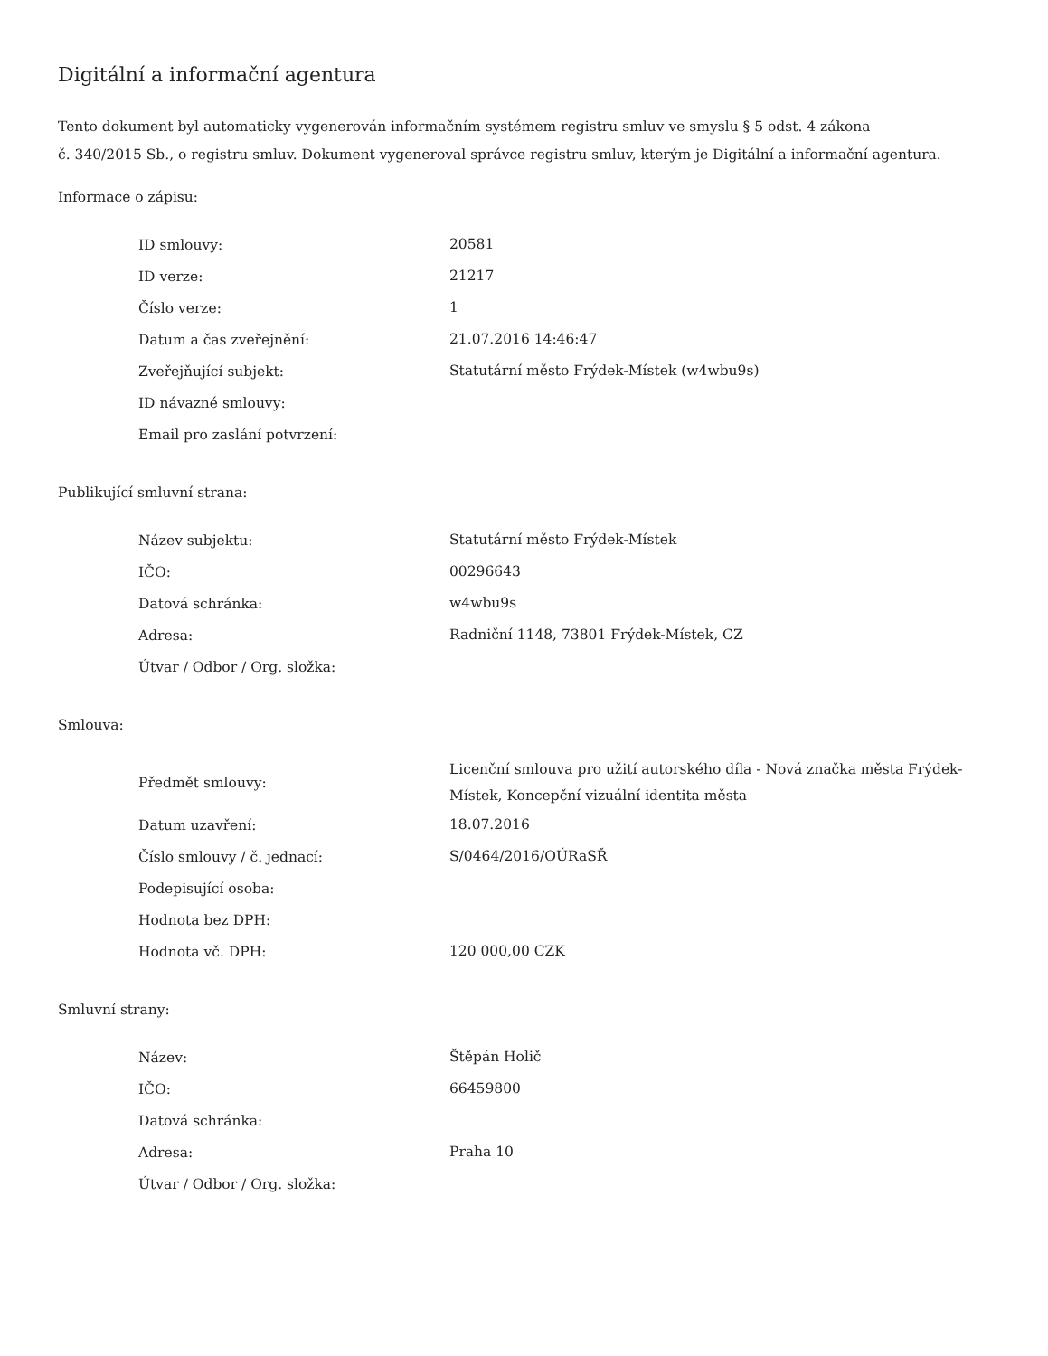Digitální a informační agentura
Tento dokument byl automaticky vygenerován informačním systémem registru smluv ve smyslu § 5 odst. 4 zákona
č. 340/2015 Sb., o registru smluv. Dokument vygeneroval správce registru smluv, kterým je Digitální a informační agentura.
Informace o zápisu:
| ID smlouvy: | 20581 |
| ID verze: | 21217 |
| Číslo verze: | 1 |
| Datum a čas zveřejnění: | 21.07.2016 14:46:47 |
| Zveřejňující subjekt: | Statutární město Frýdek-Místek (w4wbu9s) |
| ID návazné smlouvy: | |
| Email pro zaslání potvrzení: | |
Publikující smluvní strana:
| Název subjektu: | Statutární město Frýdek-Místek |
| IČO: | 00296643 |
| Datová schránka: | w4wbu9s |
| Adresa: | Radniční 1148, 73801 Frýdek-Místek, CZ |
| Útvar / Odbor / Org. složka: | |
Smlouva:
| Předmět smlouvy: | Licenční smlouva pro užití autorského díla - Nová značka města Frýdek-Místek, Koncepční vizuální identita města |
| Datum uzavření: | 18.07.2016 |
| Číslo smlouvy / č. jednací: | S/0464/2016/OÚRaSŘ |
| Podepisující osoba: | |
| Hodnota bez DPH: | |
| Hodnota vč. DPH: | 120 000,00 CZK |
Smluvní strany:
| Název: | Štěpán Holič |
| IČO: | 66459800 |
| Datová schránka: | |
| Adresa: | Praha 10 |
| Útvar / Odbor / Org. složka: | |